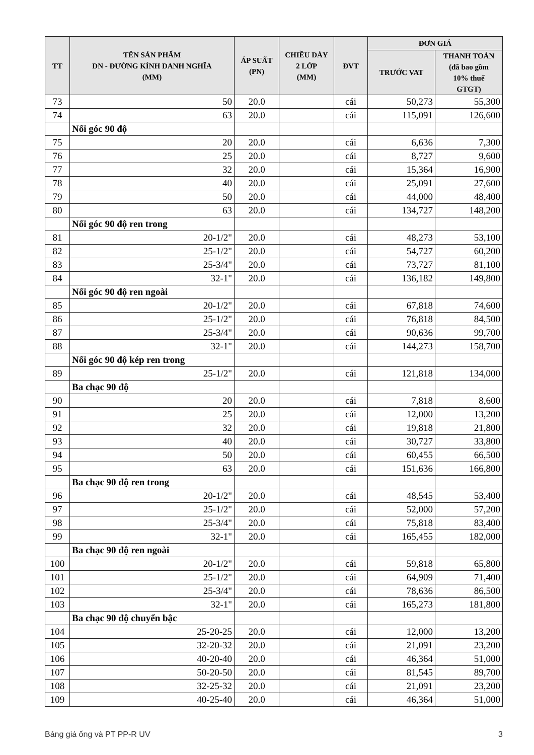| TT | TÊN SẢN PHẨM DN - ĐƯỜNG KÍNH DANH NGHĨA (MM) | ÁP SUẤT (PN) | CHIỀU DÀY 2 LỚP (MM) | ĐVT | ĐƠN GIÁ | |
| --- | --- | --- | --- | --- | --- | --- |
| | | | | | TRƯỚC VAT | THANH TOÁN (đã bao gồm 10% thuế GTGT) |
| 73 | 50 | 20.0 | | cái | 50,273 | 55,300 |
| 74 | 63 | 20.0 | | cái | 115,091 | 126,600 |
| | Nối góc 90 độ | | | | | |
| 75 | 20 | 20.0 | | cái | 6,636 | 7,300 |
| 76 | 25 | 20.0 | | cái | 8,727 | 9,600 |
| 77 | 32 | 20.0 | | cái | 15,364 | 16,900 |
| 78 | 40 | 20.0 | | cái | 25,091 | 27,600 |
| 79 | 50 | 20.0 | | cái | 44,000 | 48,400 |
| 80 | 63 | 20.0 | | cái | 134,727 | 148,200 |
| | Nối góc 90 độ ren trong | | | | | |
| 81 | 20-1/2" | 20.0 | | cái | 48,273 | 53,100 |
| 82 | 25-1/2" | 20.0 | | cái | 54,727 | 60,200 |
| 83 | 25-3/4" | 20.0 | | cái | 73,727 | 81,100 |
| 84 | 32-1" | 20.0 | | cái | 136,182 | 149,800 |
| | Nối góc 90 độ ren ngoài | | | | | |
| 85 | 20-1/2" | 20.0 | | cái | 67,818 | 74,600 |
| 86 | 25-1/2" | 20.0 | | cái | 76,818 | 84,500 |
| 87 | 25-3/4" | 20.0 | | cái | 90,636 | 99,700 |
| 88 | 32-1" | 20.0 | | cái | 144,273 | 158,700 |
| | Nối góc 90 độ kép ren trong | | | | | |
| 89 | 25-1/2" | 20.0 | | cái | 121,818 | 134,000 |
| | Ba chạc 90 độ | | | | | |
| 90 | 20 | 20.0 | | cái | 7,818 | 8,600 |
| 91 | 25 | 20.0 | | cái | 12,000 | 13,200 |
| 92 | 32 | 20.0 | | cái | 19,818 | 21,800 |
| 93 | 40 | 20.0 | | cái | 30,727 | 33,800 |
| 94 | 50 | 20.0 | | cái | 60,455 | 66,500 |
| 95 | 63 | 20.0 | | cái | 151,636 | 166,800 |
| | Ba chạc 90 độ ren trong | | | | | |
| 96 | 20-1/2" | 20.0 | | cái | 48,545 | 53,400 |
| 97 | 25-1/2" | 20.0 | | cái | 52,000 | 57,200 |
| 98 | 25-3/4" | 20.0 | | cái | 75,818 | 83,400 |
| 99 | 32-1" | 20.0 | | cái | 165,455 | 182,000 |
| | Ba chạc 90 độ ren ngoài | | | | | |
| 100 | 20-1/2" | 20.0 | | cái | 59,818 | 65,800 |
| 101 | 25-1/2" | 20.0 | | cái | 64,909 | 71,400 |
| 102 | 25-3/4" | 20.0 | | cái | 78,636 | 86,500 |
| 103 | 32-1" | 20.0 | | cái | 165,273 | 181,800 |
| | Ba chạc 90 độ chuyển bậc | | | | | |
| 104 | 25-20-25 | 20.0 | | cái | 12,000 | 13,200 |
| 105 | 32-20-32 | 20.0 | | cái | 21,091 | 23,200 |
| 106 | 40-20-40 | 20.0 | | cái | 46,364 | 51,000 |
| 107 | 50-20-50 | 20.0 | | cái | 81,545 | 89,700 |
| 108 | 32-25-32 | 20.0 | | cái | 21,091 | 23,200 |
| 109 | 40-25-40 | 20.0 | | cái | 46,364 | 51,000 |
Bảng giá ống và PT PP-R UV 3